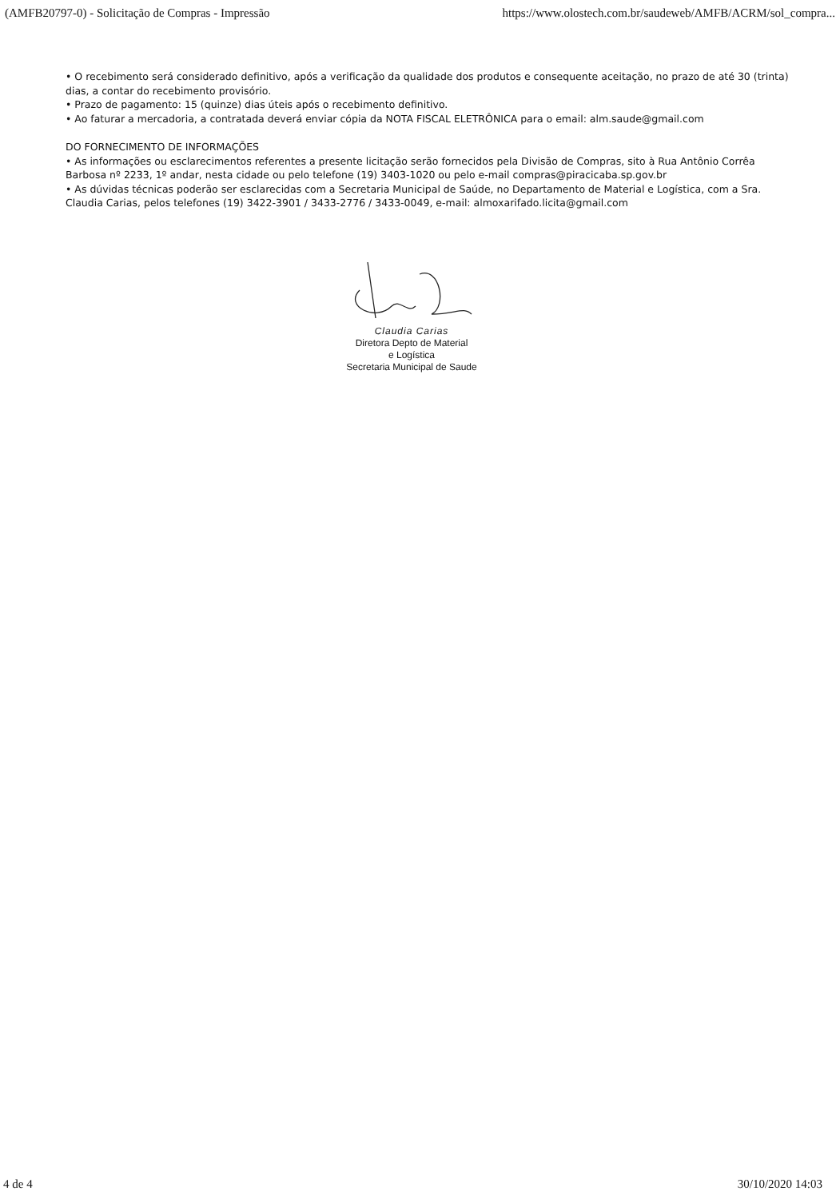(AMFB20797-0) - Solicitação de Compras - Impressão https://www.olostech.com.br/saudeweb/AMFB/ACRM/sol_compra...
• O recebimento será considerado definitivo, após a verificação da qualidade dos produtos e consequente aceitação, no prazo de até 30 (trinta) dias, a contar do recebimento provisório.
• Prazo de pagamento: 15 (quinze) dias úteis após o recebimento definitivo.
• Ao faturar a mercadoria, a contratada deverá enviar cópia da NOTA FISCAL ELETRÔNICA para o email: alm.saude@gmail.com
DO FORNECIMENTO DE INFORMAÇÕES
• As informações ou esclarecimentos referentes a presente licitação serão fornecidos pela Divisão de Compras, sito à Rua Antônio Corrêa Barbosa nº 2233, 1º andar, nesta cidade ou pelo telefone (19) 3403-1020 ou pelo e-mail compras@piracicaba.sp.gov.br
• As dúvidas técnicas poderão ser esclarecidas com a Secretaria Municipal de Saúde, no Departamento de Material e Logística, com a Sra. Claudia Carias, pelos telefones (19) 3422-3901 / 3433-2776 / 3433-0049, e-mail: almoxarifado.licita@gmail.com
Claudia Carias
Diretora Depto de Material
e Logística
Secretaria Municipal de Saude
4 de 4 30/10/2020 14:03